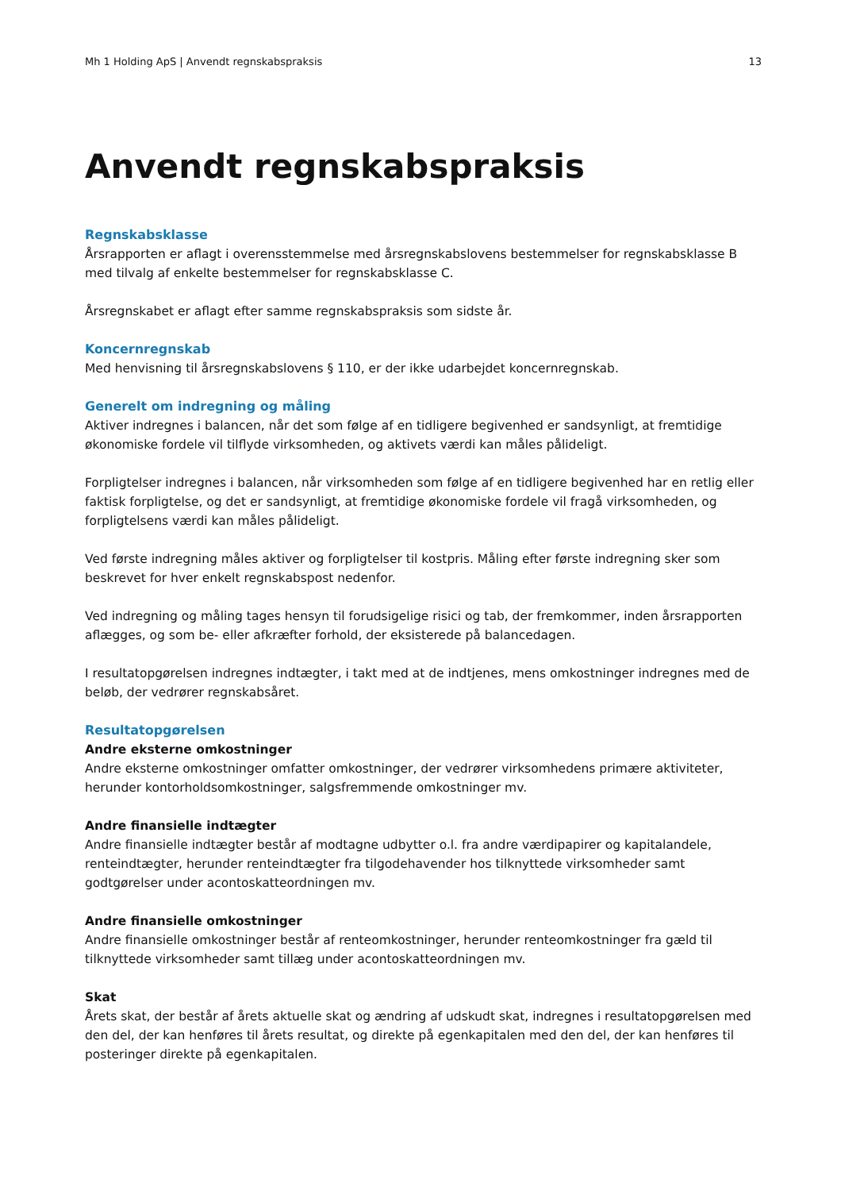Mh 1 Holding ApS | Anvendt regnskabspraksis 13
Anvendt regnskabspraksis
Regnskabsklasse
Årsrapporten er aflagt i overensstemmelse med årsregnskabslovens bestemmelser for regnskabsklasse B med tilvalg af enkelte bestemmelser for regnskabsklasse C.
Årsregnskabet er aflagt efter samme regnskabspraksis som sidste år.
Koncernregnskab
Med henvisning til årsregnskabslovens § 110, er der ikke udarbejdet koncernregnskab.
Generelt om indregning og måling
Aktiver indregnes i balancen, når det som følge af en tidligere begivenhed er sandsynligt, at fremtidige økonomiske fordele vil tilflyde virksomheden, og aktivets værdi kan måles pålideligt.
Forpligtelser indregnes i balancen, når virksomheden som følge af en tidligere begivenhed har en retlig eller faktisk forpligtelse, og det er sandsynligt, at fremtidige økonomiske fordele vil fragå virksomheden, og forpligtelsens værdi kan måles pålideligt.
Ved første indregning måles aktiver og forpligtelser til kostpris. Måling efter første indregning sker som beskrevet for hver enkelt regnskabspost nedenfor.
Ved indregning og måling tages hensyn til forudsigelige risici og tab, der fremkommer, inden årsrapporten aflægges, og som be- eller afkræfter forhold, der eksisterede på balancedagen.
I resultatopgørelsen indregnes indtægter, i takt med at de indtjenes, mens omkostninger indregnes med de beløb, der vedrører regnskabsåret.
Resultatopgørelsen
Andre eksterne omkostninger
Andre eksterne omkostninger omfatter omkostninger, der vedrører virksomhedens primære aktiviteter, herunder kontorholdsomkostninger, salgsfremmende omkostninger mv.
Andre finansielle indtægter
Andre finansielle indtægter består af modtagne udbytter o.l. fra andre værdipapirer og kapitalandele, renteindtægter, herunder renteindtægter fra tilgodehavender hos tilknyttede virksomheder samt godtgørelser under acontoskatteordningen mv.
Andre finansielle omkostninger
Andre finansielle omkostninger består af renteomkostninger, herunder renteomkostninger fra gæld til tilknyttede virksomheder samt tillæg under acontoskatteordningen mv.
Skat
Årets skat, der består af årets aktuelle skat og ændring af udskudt skat, indregnes i resultatopgørelsen med den del, der kan henføres til årets resultat, og direkte på egenkapitalen med den del, der kan henføres til posteringer direkte på egenkapitalen.